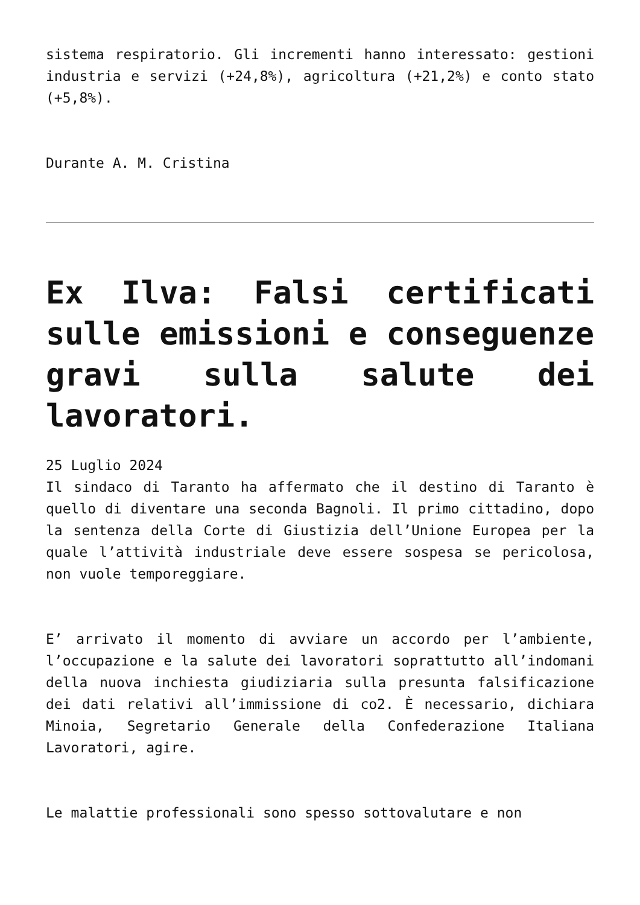sistema respiratorio. Gli incrementi hanno interessato: gestioni industria e servizi (+24,8%), agricoltura (+21,2%) e conto stato (+5,8%).
Durante A. M. Cristina
Ex Ilva: Falsi certificati sulle emissioni e conseguenze gravi sulla salute dei lavoratori.
25 Luglio 2024
Il sindaco di Taranto ha affermato che il destino di Taranto è quello di diventare una seconda Bagnoli. Il primo cittadino, dopo la sentenza della Corte di Giustizia dell’Unione Europea per la quale l’attività industriale deve essere sospesa se pericolosa, non vuole temporeggiare.
E’ arrivato il momento di avviare un accordo per l’ambiente, l’occupazione e la salute dei lavoratori soprattutto all’indomani della nuova inchiesta giudiziaria sulla presunta falsificazione dei dati relativi all’immissione di co2. È necessario, dichiara Minoia, Segretario Generale della Confederazione Italiana Lavoratori, agire.
Le malattie professionali sono spesso sottovalutare e non